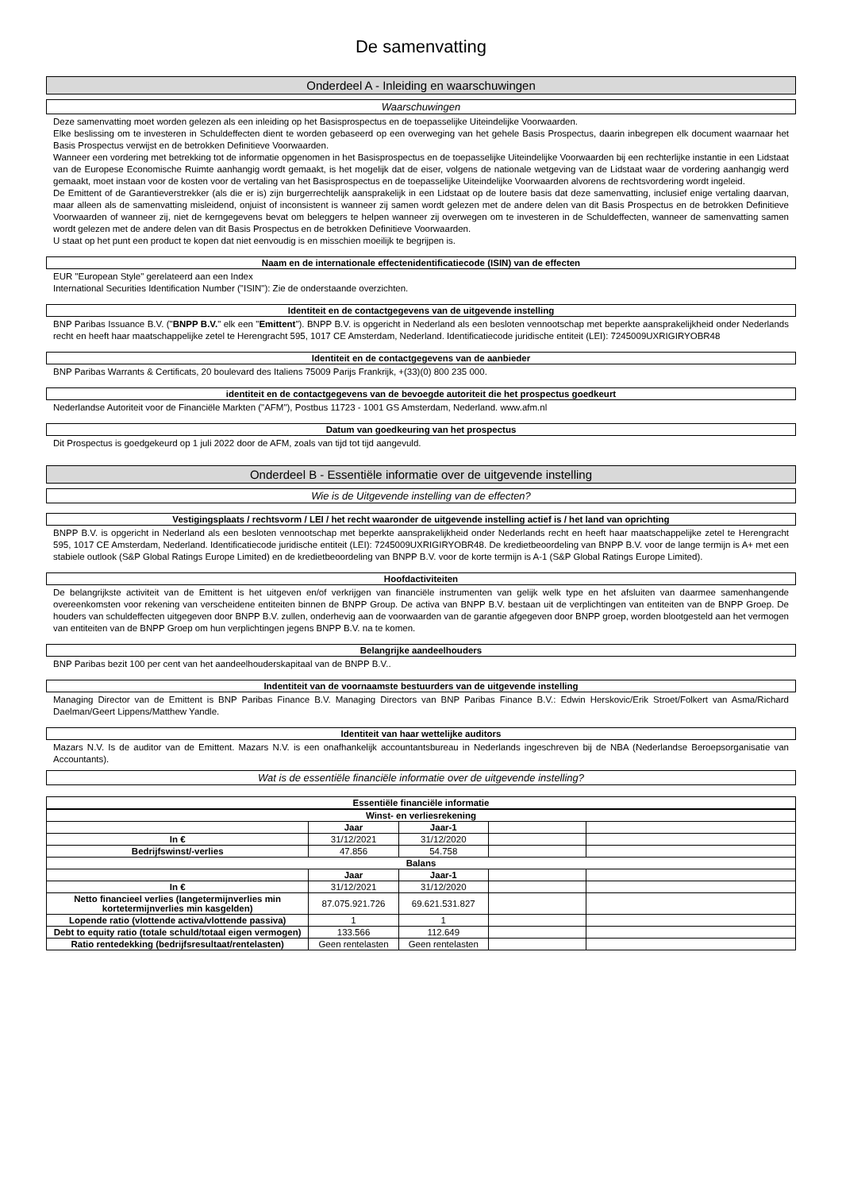De samenvatting
Onderdeel A - Inleiding en waarschuwingen
Waarschuwingen
Deze samenvatting moet worden gelezen als een inleiding op het Basisprospectus en de toepasselijke Uiteindelijke Voorwaarden.
Elke beslissing om te investeren in Schuldeffecten dient te worden gebaseerd op een overweging van het gehele Basis Prospectus, daarin inbegrepen elk document waarnaar het Basis Prospectus verwijst en de betrokken Definitieve Voorwaarden.
Wanneer een vordering met betrekking tot de informatie opgenomen in het Basisprospectus en de toepasselijke Uiteindelijke Voorwaarden bij een rechterlijke instantie in een Lidstaat van de Europese Economische Ruimte aanhangig wordt gemaakt, is het mogelijk dat de eiser, volgens de nationale wetgeving van de Lidstaat waar de vordering aanhangig werd gemaakt, moet instaan voor de kosten voor de vertaling van het Basisprospectus en de toepasselijke Uiteindelijke Voorwaarden alvorens de rechtsvordering wordt ingeleid.
De Emittent of de Garantieverstrekker (als die er is) zijn burgerrechtelijk aansprakelijk in een Lidstaat op de loutere basis dat deze samenvatting, inclusief enige vertaling daarvan, maar alleen als de samenvatting misleidend, onjuist of inconsistent is wanneer zij samen wordt gelezen met de andere delen van dit Basis Prospectus en de betrokken Definitieve Voorwaarden of wanneer zij, niet de kerngegevens bevat om beleggers te helpen wanneer zij overwegen om te investeren in de Schuldeffecten, wanneer de samenvatting samen wordt gelezen met de andere delen van dit Basis Prospectus en de betrokken Definitieve Voorwaarden.
U staat op het punt een product te kopen dat niet eenvoudig is en misschien moeilijk te begrijpen is.
Naam en de internationale effectenidentificatiecode (ISIN) van de effecten
EUR "European Style" gerelateerd aan een Index
International Securities Identification Number ("ISIN"): Zie de onderstaande overzichten.
Identiteit en de contactgegevens van de uitgevende instelling
BNP Paribas Issuance B.V. ("BNPP B.V." elk een "Emittent"). BNPP B.V. is opgericht in Nederland als een besloten vennootschap met beperkte aansprakelijkheid onder Nederlands recht en heeft haar maatschappelijke zetel te Herengracht 595, 1017 CE Amsterdam, Nederland. Identificatiecode juridische entiteit (LEI): 7245009UXRIGIRYOBR48
Identiteit en de contactgegevens van de aanbieder
BNP Paribas Warrants & Certificats, 20 boulevard des Italiens 75009 Parijs Frankrijk, +(33)(0) 800 235 000.
identiteit en de contactgegevens van de bevoegde autoriteit die het prospectus goedkeurt
Nederlandse Autoriteit voor de Financiële Markten ("AFM"), Postbus 11723 - 1001 GS Amsterdam, Nederland. www.afm.nl
Datum van goedkeuring van het prospectus
Dit Prospectus is goedgekeurd op 1 juli 2022 door de AFM, zoals van tijd tot tijd aangevuld.
Onderdeel B - Essentiële informatie over de uitgevende instelling
Wie is de Uitgevende instelling van de effecten?
Vestigingsplaats / rechtsvorm / LEI / het recht waaronder de uitgevende instelling actief is / het land van oprichting
BNPP B.V. is opgericht in Nederland als een besloten vennootschap met beperkte aansprakelijkheid onder Nederlands recht en heeft haar maatschappelijke zetel te Herengracht 595, 1017 CE Amsterdam, Nederland. Identificatiecode juridische entiteit (LEI): 7245009UXRIGIRYOBR48. De kredietbeoordeling van BNPP B.V. voor de lange termijn is A+ met een stabiele outlook (S&P Global Ratings Europe Limited) en de kredietbeoordeling van BNPP B.V. voor de korte termijn is A-1 (S&P Global Ratings Europe Limited).
Hoofdactiviteiten
De belangrijkste activiteit van de Emittent is het uitgeven en/of verkrijgen van financiële instrumenten van gelijk welk type en het afsluiten van daarmee samenhangende overeenkomsten voor rekening van verscheidene entiteiten binnen de BNPP Group. De activa van BNPP B.V. bestaan uit de verplichtingen van entiteiten van de BNPP Groep. De houders van schuldeffecten uitgegeven door BNPP B.V. zullen, onderhevig aan de voorwaarden van de garantie afgegeven door BNPP groep, worden blootgesteld aan het vermogen van entiteiten van de BNPP Groep om hun verplichtingen jegens BNPP B.V. na te komen.
Belangrijke aandeelhouders
BNP Paribas bezit 100 per cent van het aandeelhouderskapitaal van de BNPP B.V..
Indentiteit van de voornaamste bestuurders van de uitgevende instelling
Managing Director van de Emittent is BNP Paribas Finance B.V. Managing Directors van BNP Paribas Finance B.V.: Edwin Herskovic/Erik Stroet/Folkert van Asma/Richard Daelman/Geert Lippens/Matthew Yandle.
Identiteit van haar wettelijke auditors
Mazars N.V. Is de auditor van de Emittent. Mazars N.V. is een onafhankelijk accountantsbureau in Nederlands ingeschreven bij de NBA (Nederlandse Beroepsorganisatie van Accountants).
Wat is de essentiële financiële informatie over de uitgevende instelling?
Essentiële financiële informatie
| Winst- en verliesrekening | | | | |
| --- | --- | --- | --- | --- |
| | Jaar | Jaar-1 | | |
| In € | 31/12/2021 | 31/12/2020 | | |
| Bedrijfswinst/-verlies | 47.856 | 54.758 | | |
| Balans | | | | |
| | Jaar | Jaar-1 | | |
| In € | 31/12/2021 | 31/12/2020 | | |
| Netto financieel verlies (langetermijnverlies min kortetermijnverlies min kasgelden) | 87.075.921.726 | 69.621.531.827 | | |
| Lopende ratio (vlottende activa/vlottende passiva) | 1 | 1 | | |
| Debt to equity ratio (totale schuld/totaal eigen vermogen) | 133.566 | 112.649 | | |
| Ratio rentedekking (bedrijfsresultaat/rentelasten) | Geen rentelasten | Geen rentelasten | | |